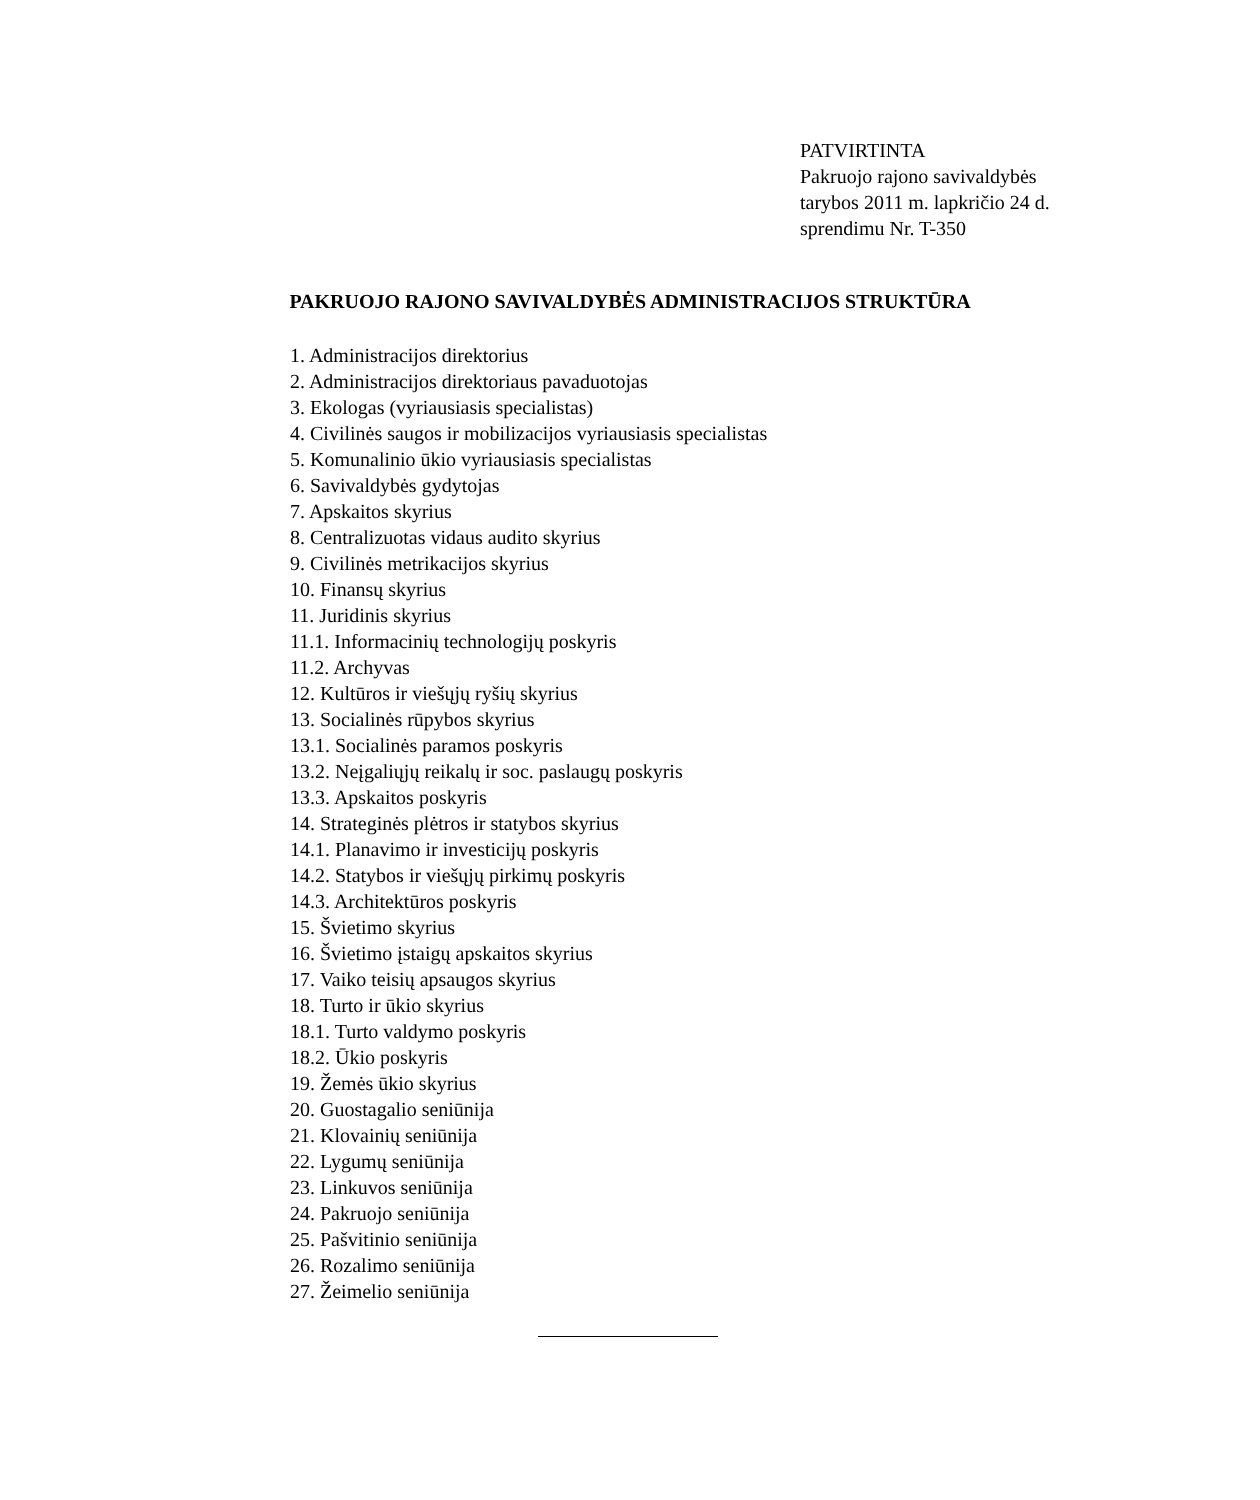PATVIRTINTA
Pakruojo rajono savivaldybės
tarybos 2011 m. lapkričio 24 d.
sprendimu Nr. T-350
PAKRUOJO RAJONO SAVIVALDYBĖS ADMINISTRACIJOS STRUKTŪRA
1. Administracijos direktorius
2. Administracijos direktoriaus pavaduotojas
3. Ekologas (vyriausiasis specialistas)
4. Civilinės saugos ir mobilizacijos vyriausiasis specialistas
5. Komunalinio ūkio vyriausiasis specialistas
6. Savivaldybės gydytojas
7. Apskaitos skyrius
8. Centralizuotas vidaus audito skyrius
9. Civilinės metrikacijos skyrius
10. Finansų skyrius
11. Juridinis skyrius
11.1. Informacinių technologijų poskyris
11.2. Archyvas
12. Kultūros ir viešųjų ryšių skyrius
13. Socialinės rūpybos skyrius
13.1. Socialinės paramos poskyris
13.2. Neįgaliųjų reikalų ir soc. paslaugų poskyris
13.3. Apskaitos poskyris
14. Strateginės plėtros ir statybos skyrius
14.1. Planavimo ir investicijų poskyris
14.2. Statybos ir viešųjų pirkimų poskyris
14.3. Architektūros poskyris
15. Švietimo skyrius
16. Švietimo įstaigų apskaitos skyrius
17. Vaiko teisių apsaugos skyrius
18. Turto ir ūkio skyrius
18.1. Turto valdymo poskyris
18.2. Ūkio poskyris
19. Žemės ūkio skyrius
20. Guostagalio seniūnija
21. Klovainių seniūnija
22. Lygumų seniūnija
23. Linkuvos seniūnija
24. Pakruojo seniūnija
25. Pašvitinio seniūnija
26. Rozalimo seniūnija
27. Žeimelio seniūnija